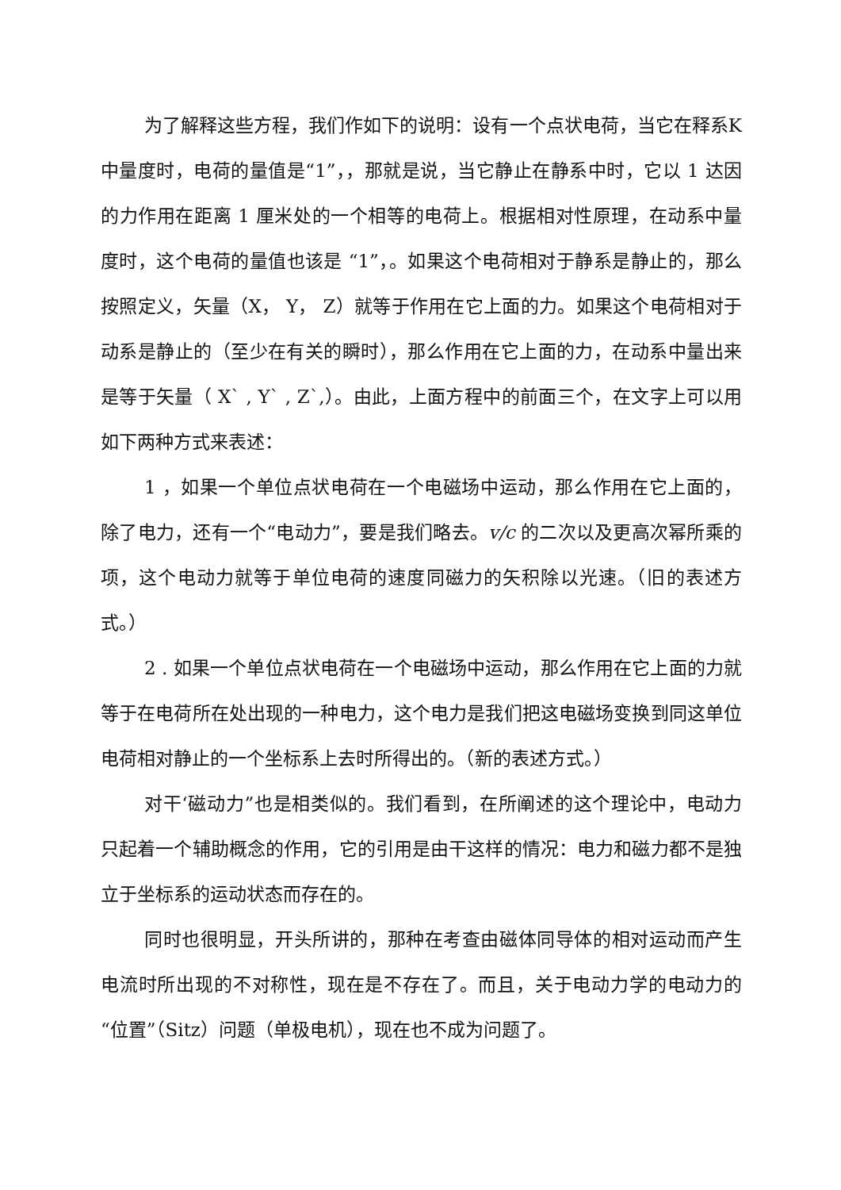为了解释这些方程，我们作如下的说明：设有一个点状电荷，当它在释系K中量度时，电荷的量值是“1”，，那就是说，当它静止在静系中时，它以 1 达因的力作用在距离 1 厘米处的一个相等的电荷上。根据相对性原理，在动系中量度时，这个电荷的量值也该是 “1”，。如果这个电荷相对于静系是静止的，那么按照定义，矢量（X， Y， Z）就等于作用在它上面的力。如果这个电荷相对于动系是静止的（至少在有关的瞬时），那么作用在它上面的力，在动系中量出来是等于矢量（ X` , Y` , Z`,）。由此，上面方程中的前面三个，在文字上可以用如下两种方式来表述：
1 ，如果一个单位点状电荷在一个电磁场中运动，那么作用在它上面的，除了电力，还有一个“电动力”，要是我们略去。v/c 的二次以及更高次幂所乘的项，这个电动力就等于单位电荷的速度同磁力的矢积除以光速。（旧的表述方式。）
2 . 如果一个单位点状电荷在一个电磁场中运动，那么作用在它上面的力就等于在电荷所在处出现的一种电力，这个电力是我们把这电磁场变换到同这单位电荷相对静止的一个坐标系上去时所得出的。（新的表述方式。）
对干‘磁动力”也是相类似的。我们看到，在所阐述的这个理论中，电动力只起着一个辅助概念的作用，它的引用是由干这样的情况：电力和磁力都不是独立于坐标系的运动状态而存在的。
同时也很明显，开头所讲的，那种在考查由磁体同导体的相对运动而产生电流时所出现的不对称性，现在是不存在了。而且，关于电动力学的电动力的“位置”（Sitz）问题（单极电机），现在也不成为问题了。